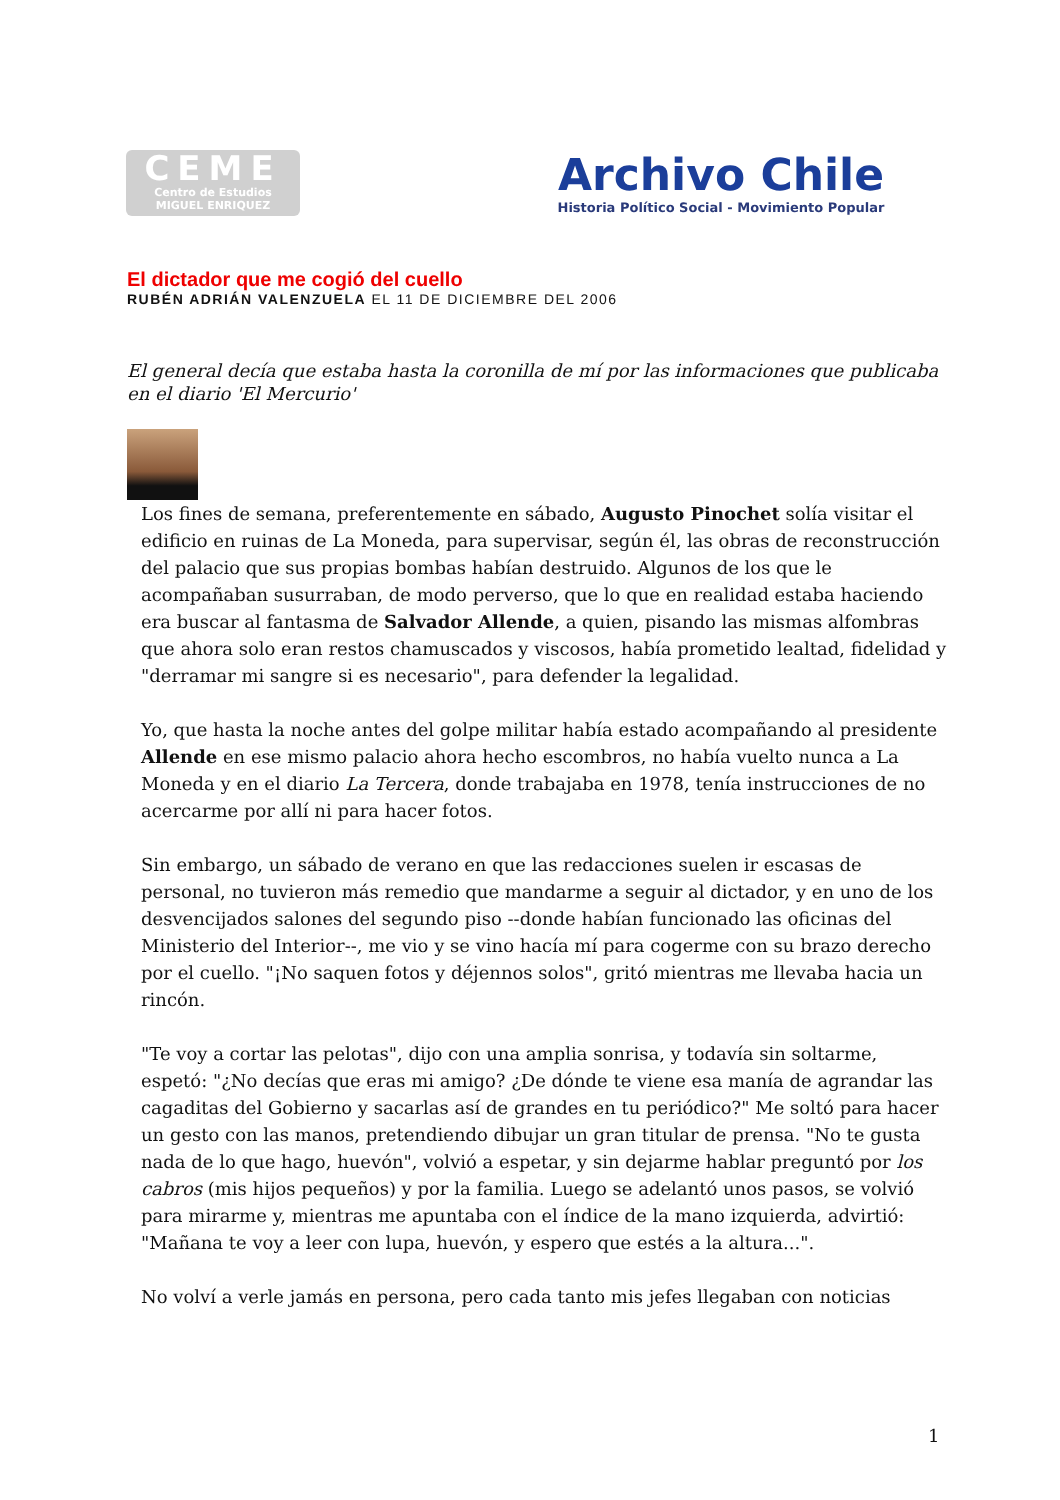CEME
Centro de Estudios
MIGUEL ENRIQUEZ
Archivo Chile
Historia Político Social - Movimiento Popular
El dictador que me cogió del cuello
RUBÉN ADRIÁN VALENZUELA EL 11 DE DICIEMBRE DEL 2006
El general decía que estaba hasta la coronilla de mí por las informaciones que publicaba en el diario 'El Mercurio'
Los fines de semana, preferentemente en sábado, Augusto Pinochet solía visitar el edificio en ruinas de La Moneda, para supervisar, según él, las obras de reconstrucción del palacio que sus propias bombas habían destruido. Algunos de los que le acompañaban susurraban, de modo perverso, que lo que en realidad estaba haciendo era buscar al fantasma de Salvador Allende, a quien, pisando las mismas alfombras que ahora solo eran restos chamuscados y viscosos, había prometido lealtad, fidelidad y "derramar mi sangre si es necesario", para defender la legalidad.
Yo, que hasta la noche antes del golpe militar había estado acompañando al presidente Allende en ese mismo palacio ahora hecho escombros, no había vuelto nunca a La Moneda y en el diario La Tercera, donde trabajaba en 1978, tenía instrucciones de no acercarme por allí ni para hacer fotos.
Sin embargo, un sábado de verano en que las redacciones suelen ir escasas de personal, no tuvieron más remedio que mandarme a seguir al dictador, y en uno de los desvencijados salones del segundo piso --donde habían funcionado las oficinas del Ministerio del Interior--, me vio y se vino hacía mí para cogerme con su brazo derecho por el cuello. "¡No saquen fotos y déjennos solos", gritó mientras me llevaba hacia un rincón.
"Te voy a cortar las pelotas", dijo con una amplia sonrisa, y todavía sin soltarme, espetó: "¿No decías que eras mi amigo? ¿De dónde te viene esa manía de agrandar las cagaditas del Gobierno y sacarlas así de grandes en tu periódico?" Me soltó para hacer un gesto con las manos, pretendiendo dibujar un gran titular de prensa. "No te gusta nada de lo que hago, huevón", volvió a espetar, y sin dejarme hablar preguntó por los cabros (mis hijos pequeños) y por la familia. Luego se adelantó unos pasos, se volvió para mirarme y, mientras me apuntaba con el índice de la mano izquierda, advirtió: "Mañana te voy a leer con lupa, huevón, y espero que estés a la altura...".
No volví a verle jamás en persona, pero cada tanto mis jefes llegaban con noticias
1